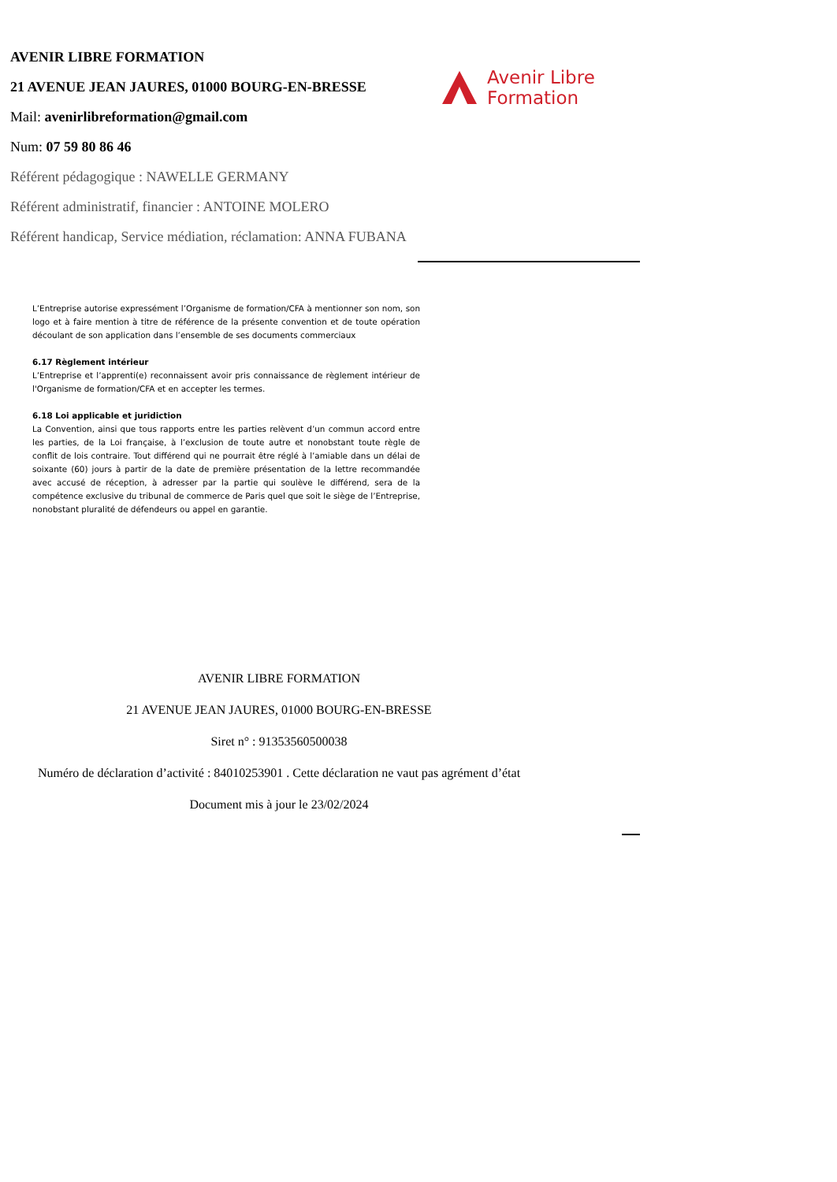AVENIR LIBRE FORMATION
21 AVENUE JEAN JAURES, 01000 BOURG-EN-BRESSE
Mail: avenirlibreformation@gmail.com
Num: 07 59 80 86 46
Référent pédagogique : NAWELLE GERMANY
Référent administratif, financier : ANTOINE MOLERO
Référent handicap, Service médiation, réclamation: ANNA FUBANA
Avenir Libre
Formation
L’Entreprise autorise expressément l’Organisme de formation/CFA à mentionner son nom, son logo et à faire mention à titre de référence de la présente convention et de toute opération découlant de son application dans l’ensemble de ses documents commerciaux
6.17 Règlement intérieur
L’Entreprise et l’apprenti(e) reconnaissent avoir pris connaissance de règlement intérieur de l'Organisme de formation/CFA et en accepter les termes.
6.18 Loi applicable et juridiction
La Convention, ainsi que tous rapports entre les parties relèvent d’un commun accord entre les parties, de la Loi française, à l’exclusion de toute autre et nonobstant toute règle de conflit de lois contraire. Tout différend qui ne pourrait être réglé à l’amiable dans un délai de soixante (60) jours à partir de la date de première présentation de la lettre recommandée avec accusé de réception, à adresser par la partie qui soulève le différend, sera de la compétence exclusive du tribunal de commerce de Paris quel que soit le siège de l’Entreprise, nonobstant pluralité de défendeurs ou appel en garantie.
AVENIR LIBRE FORMATION
21 AVENUE JEAN JAURES, 01000 BOURG-EN-BRESSE
Siret n° : 91353560500038
Numéro de déclaration d’activité : 84010253901 . Cette déclaration ne vaut pas agrément d’état
Document mis à jour le 23/02/2024